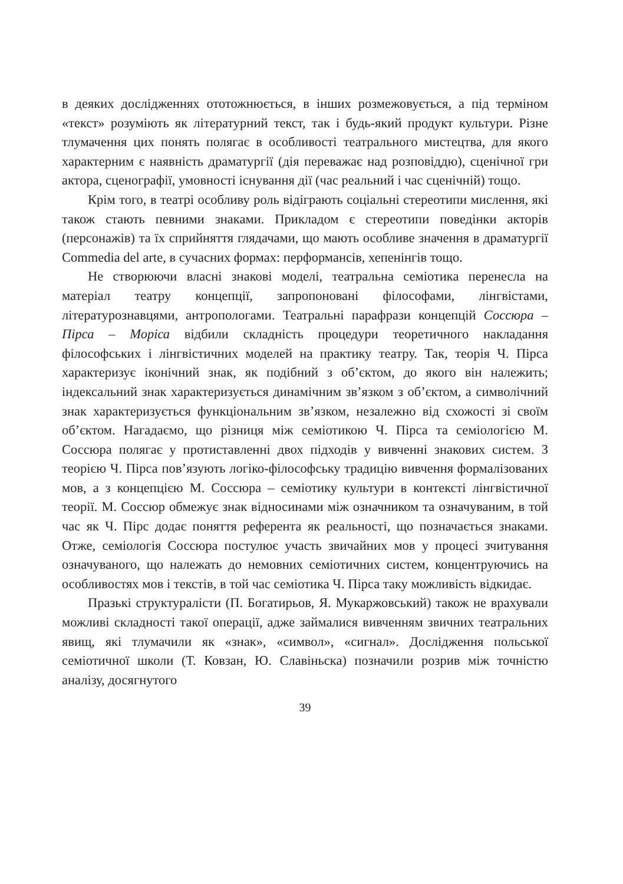в деяких дослідженнях ототожнюється, в інших розмежовується, а під терміном «текст» розуміють як літературний текст, так і будь-який продукт культури. Різне тлумачення цих понять полягає в особливості театрального мистецтва, для якого характерним є наявність драматургії (дія переважає над розповіддю), сценічної гри актора, сценографії, умовності існування дії (час реальний і час сценічній) тощо.
Крім того, в театрі особливу роль відіграють соціальні стереотипи мислення, які також стають певними знаками. Прикладом є стереотипи поведінки акторів (персонажів) та їх сприйняття глядачами, що мають особливе значення в драматургії Commedia del arte, в сучасних формах: перформансів, хепенінгів тощо.
Не створюючи власні знакові моделі, театральна семіотика перенесла на матеріал театру концепції, запропоновані філософами, лінгвістами, літературознавцями, антропологами. Театральні парафрази концепцій Соссюра – Пірса – Моріса відбили складність процедури теоретичного накладання філософських і лінгвістичних моделей на практику театру. Так, теорія Ч. Пірса характеризує іконічний знак, як подібний з об’єктом, до якого він належить; індексальний знак характеризується динамічним зв’язком з об’єктом, а символічний знак характеризується функціональним зв’язком, незалежно від схожості зі своїм об’єктом. Нагадаємо, що різниця між семіотикою Ч. Пірса та семіологією М. Соссюра полягає у протиставленні двох підходів у вивченні знакових систем. З теорією Ч. Пірса пов’язують логіко-філософську традицію вивчення формалізованих мов, а з концепцією М. Соссюра – семіотику культури в контексті лінгвістичної теорії. М. Соссюр обмежує знак відносинами між означником та означуваним, в той час як Ч. Пірс додає поняття референта як реальності, що позначається знаками. Отже, семіологія Соссюра постулює участь звичайних мов у процесі зчитування означуваного, що належать до немовних семіотичних систем, концентруючись на особливостях мов і текстів, в той час семіотика Ч. Пірса таку можливість відкидає.
Празькі структуралісти (П. Богатирьов, Я. Мукаржовський) також не врахували можливі складності такої операції, адже займалися вивченням звичних театральних явищ, які тлумачили як «знак», «символ», «сигнал». Дослідження польської семіотичної школи (Т. Ковзан, Ю. Славіньска) позначили розрив між точністю аналізу, досягнутого
39